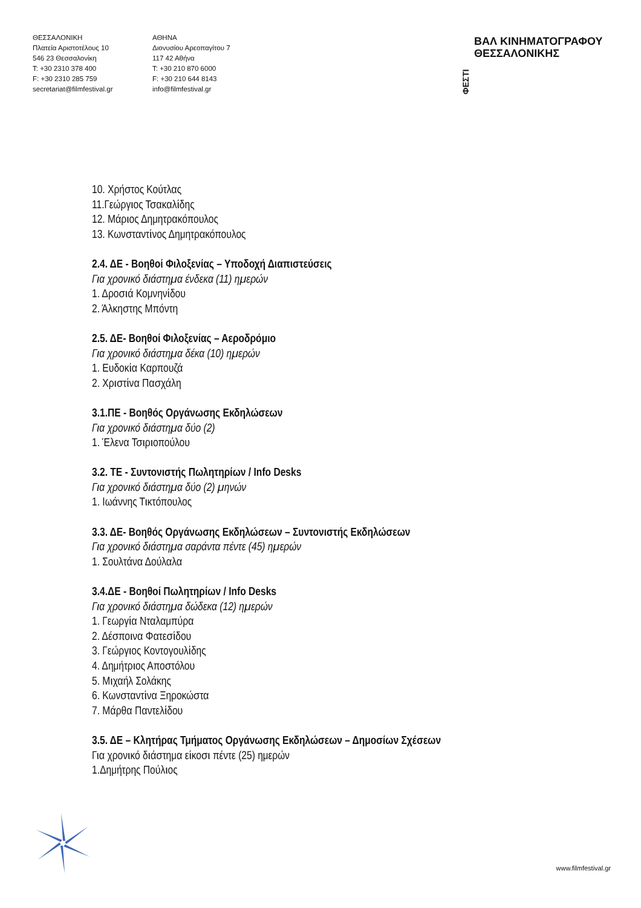ΘΕΣΣΑΛΟΝΙΚΗ
Πλατεία Αριστοτέλους 10
546 23 Θεσσαλονίκη
T: +30 2310 378 400
F: +30 2310 285 759
secretariat@filmfestival.gr
ΑΘΗΝΑ
Διονυσίου Αρεοπαγίτου 7
117 42 Αθήνα
T: +30 210 870 6000
F: +30 210 644 8143
info@filmfestival.gr
ΦΕΣΤΙ ΒΑΛ ΚΙΝΗΜΑΤΟΓΡΑΦΟΥ
ΘΕΣΣΑΛΟΝΙΚΗΣ
10. Χρήστος Κούτλας
11.Γεώργιος Τσακαλίδης
12. Μάριος Δημητρακόπουλος
13. Κωνσταντίνος Δημητρακόπουλος
2.4. ΔΕ - Βοηθοί Φιλοξενίας – Υποδοχή Διαπιστεύσεις
Για χρονικό διάστημα ένδεκα (11) ημερών
1. Δροσιά Κομνηνίδου
2. Άλκηστης Μπόντη
2.5. ΔΕ- Βοηθοί Φιλοξενίας – Αεροδρόμιο
Για χρονικό διάστημα δέκα (10) ημερών
1. Ευδοκία Καρπουζά
2. Χριστίνα Πασχάλη
3.1.ΠΕ - Βοηθός Οργάνωσης Εκδηλώσεων
Για χρονικό διάστημα δύο (2)
1. Έλενα Τσιριοπούλου
3.2. ΤΕ - Συντονιστής Πωλητηρίων / Info Desks
Για χρονικό διάστημα δύο (2) μηνών
1. Ιωάννης Τικτόπουλος
3.3. ΔΕ- Βοηθός Οργάνωσης Εκδηλώσεων – Συντονιστής Εκδηλώσεων
Για χρονικό διάστημα σαράντα πέντε (45) ημερών
1. Σουλτάνα Δούλαλα
3.4.ΔΕ - Βοηθοί Πωλητηρίων / Info Desks
Για χρονικό διάστημα δώδεκα (12) ημερών
1. Γεωργία Νταλαμπύρα
2. Δέσποινα Φατεσίδου
3. Γεώργιος Κοντογουλίδης
4. Δημήτριος Αποστόλου
5. Μιχαήλ Σολάκης
6. Κωνσταντίνα Ξηροκώστα
7. Μάρθα Παντελίδου
3.5. ΔΕ – Κλητήρας Τμήματος Οργάνωσης Εκδηλώσεων – Δημοσίων Σχέσεων
Για χρονικό διάστημα είκοσι πέντε (25) ημερών
1.Δημήτρης Πούλιος
www.filmfestival.gr